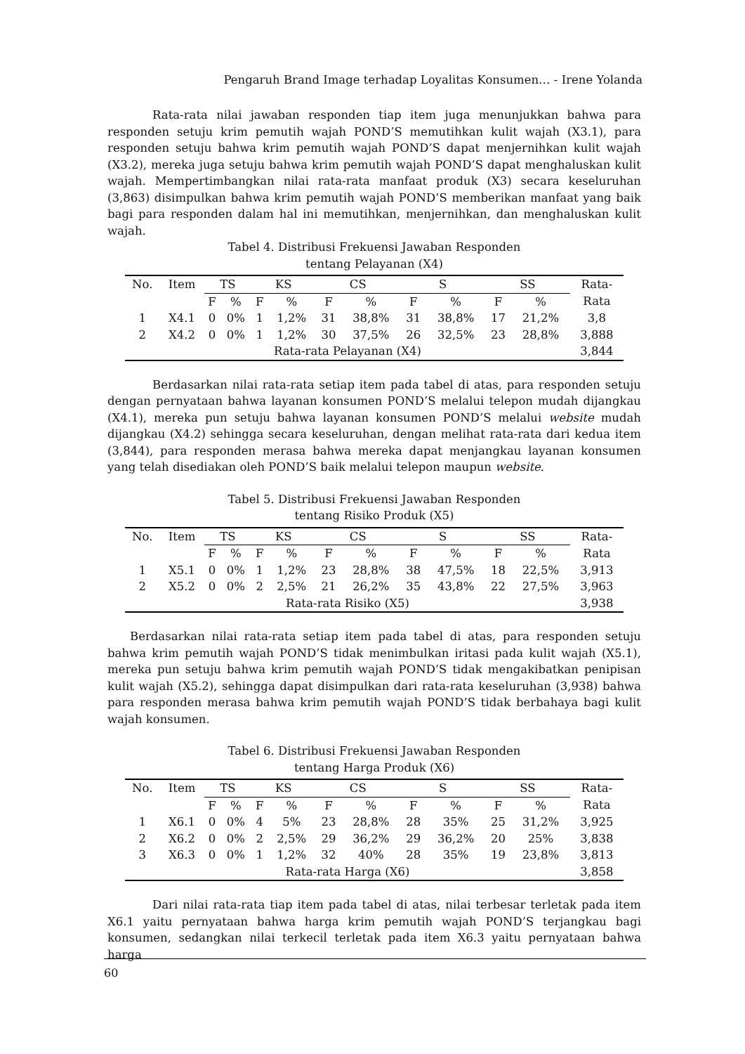Pengaruh Brand Image terhadap Loyalitas Konsumen… - Irene Yolanda
Rata-rata nilai jawaban responden tiap item juga menunjukkan bahwa para responden setuju krim pemutih wajah POND’S memutihkan kulit wajah (X3.1), para responden setuju bahwa krim pemutih wajah POND’S dapat menjernihkan kulit wajah (X3.2), mereka juga setuju bahwa krim pemutih wajah POND’S dapat menghaluskan kulit wajah. Mempertimbangkan nilai rata-rata manfaat produk (X3) secara keseluruhan (3,863) disimpulkan bahwa krim pemutih wajah POND’S memberikan manfaat yang baik bagi para responden dalam hal ini memutihkan, menjernihkan, dan menghaluskan kulit wajah.
Tabel 4. Distribusi Frekuensi Jawaban Responden
tentang Pelayanan (X4)
| No. | Item | TS | | KS | | CS | | S | | SS | | Rata- |
| | | F | % | F | % | F | % | F | % | F | % | Rata |
| 1 | X4.1 | 0 | 0% | 1 | 1,2% | 31 | 38,8% | 31 | 38,8% | 17 | 21,2% | 3,8 |
| 2 | X4.2 | 0 | 0% | 1 | 1,2% | 30 | 37,5% | 26 | 32,5% | 23 | 28,8% | 3,888 |
| Rata-rata Pelayanan (X4) | | | | | | | | | | | | 3,844 |
Berdasarkan nilai rata-rata setiap item pada tabel di atas, para responden setuju dengan pernyataan bahwa layanan konsumen POND’S melalui telepon mudah dijangkau (X4.1), mereka pun setuju bahwa layanan konsumen POND’S melalui website mudah dijangkau (X4.2) sehingga secara keseluruhan, dengan melihat rata-rata dari kedua item (3,844), para responden merasa bahwa mereka dapat menjangkau layanan konsumen yang telah disediakan oleh POND’S baik melalui telepon maupun website.
Tabel 5. Distribusi Frekuensi Jawaban Responden
tentang Risiko Produk (X5)
| No. | Item | TS | | KS | | CS | | S | | SS | | Rata- |
| | | F | % | F | % | F | % | F | % | F | % | Rata |
| 1 | X5.1 | 0 | 0% | 1 | 1,2% | 23 | 28,8% | 38 | 47,5% | 18 | 22,5% | 3,913 |
| 2 | X5.2 | 0 | 0% | 2 | 2,5% | 21 | 26,2% | 35 | 43,8% | 22 | 27,5% | 3,963 |
| Rata-rata Risiko (X5) | | | | | | | | | | | | 3,938 |
Berdasarkan nilai rata-rata setiap item pada tabel di atas, para responden setuju bahwa krim pemutih wajah POND’S tidak menimbulkan iritasi pada kulit wajah (X5.1), mereka pun setuju bahwa krim pemutih wajah POND’S tidak mengakibatkan penipisan kulit wajah (X5.2), sehingga dapat disimpulkan dari rata-rata keseluruhan (3,938) bahwa para responden merasa bahwa krim pemutih wajah POND’S tidak berbahaya bagi kulit wajah konsumen.
Tabel 6. Distribusi Frekuensi Jawaban Responden
tentang Harga Produk (X6)
| No. | Item | TS | | KS | | CS | | S | | SS | | Rata- |
| | | F | % | F | % | F | % | F | % | F | % | Rata |
| 1 | X6.1 | 0 | 0% | 4 | 5% | 23 | 28,8% | 28 | 35% | 25 | 31,2% | 3,925 |
| 2 | X6.2 | 0 | 0% | 2 | 2,5% | 29 | 36,2% | 29 | 36,2% | 20 | 25% | 3,838 |
| 3 | X6.3 | 0 | 0% | 1 | 1,2% | 32 | 40% | 28 | 35% | 19 | 23,8% | 3,813 |
| Rata-rata Harga (X6) | | | | | | | | | | | | 3,858 |
Dari nilai rata-rata tiap item pada tabel di atas, nilai terbesar terletak pada item X6.1 yaitu pernyataan bahwa harga krim pemutih wajah POND’S terjangkau bagi konsumen, sedangkan nilai terkecil terletak pada item X6.3 yaitu pernyataan bahwa harga
60